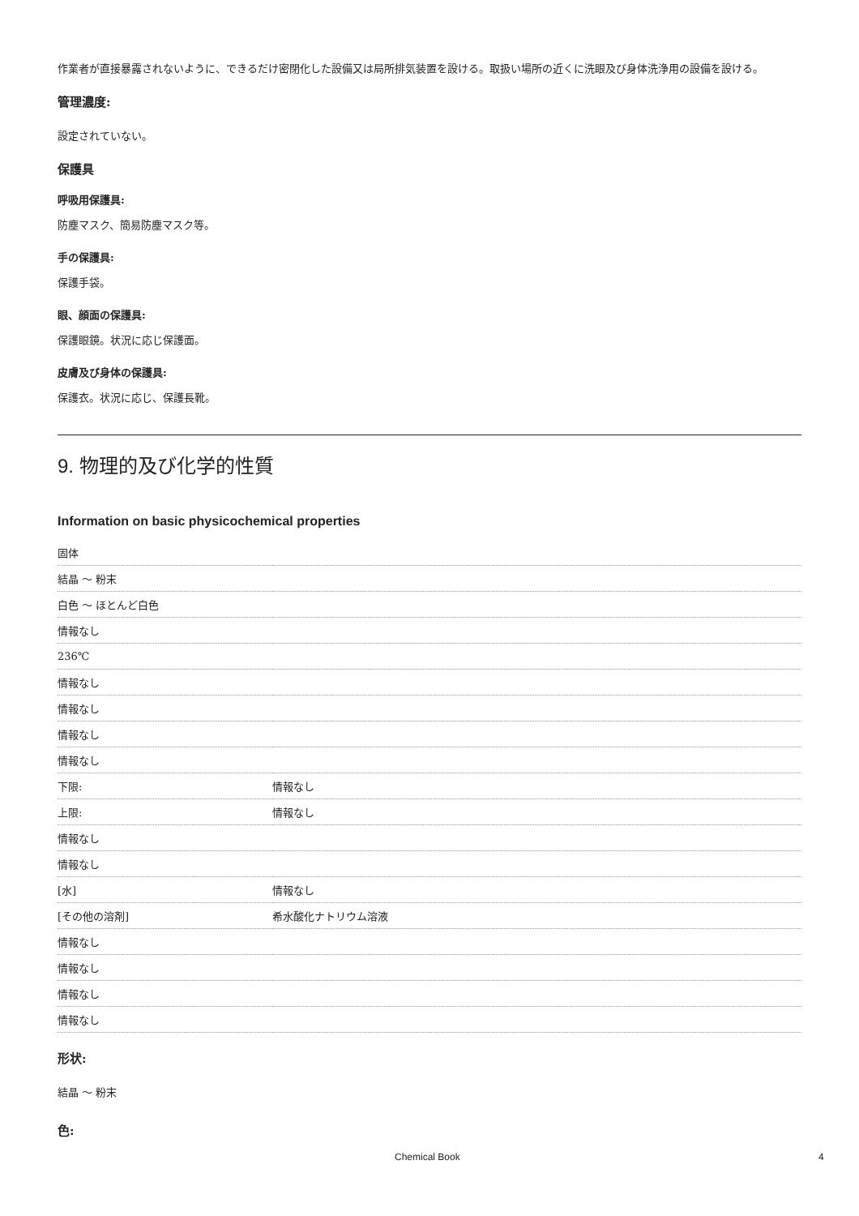作業者が直接暴露されないように、できるだけ密閉化した設備又は局所排気装置を設ける。取扱い場所の近くに洗眼及び身体洗浄用の設備を設ける。
管理濃度:
設定されていない。
保護具
呼吸用保護具:
防塵マスク、簡易防塵マスク等。
手の保護具:
保護手袋。
眼、顔面の保護具:
保護眼鏡。状況に応じ保護面。
皮膚及び身体の保護具:
保護衣。状況に応じ、保護長靴。
9. 物理的及び化学的性質
Information on basic physicochemical properties
| 固体 | |
| 結晶 〜 粉末 | |
| 白色 〜 ほとんど白色 | |
| 情報なし | |
| 236℃ | |
| 情報なし | |
| 情報なし | |
| 情報なし | |
| 情報なし | |
| 下限: | 情報なし |
| 上限: | 情報なし |
| 情報なし | |
| 情報なし | |
| [水] | 情報なし |
| [その他の溶剤] | 希水酸化ナトリウム溶液 |
| 情報なし | |
| 情報なし | |
| 情報なし | |
| 情報なし | |
形状:
結晶 〜 粉末
色:
Chemical Book 4